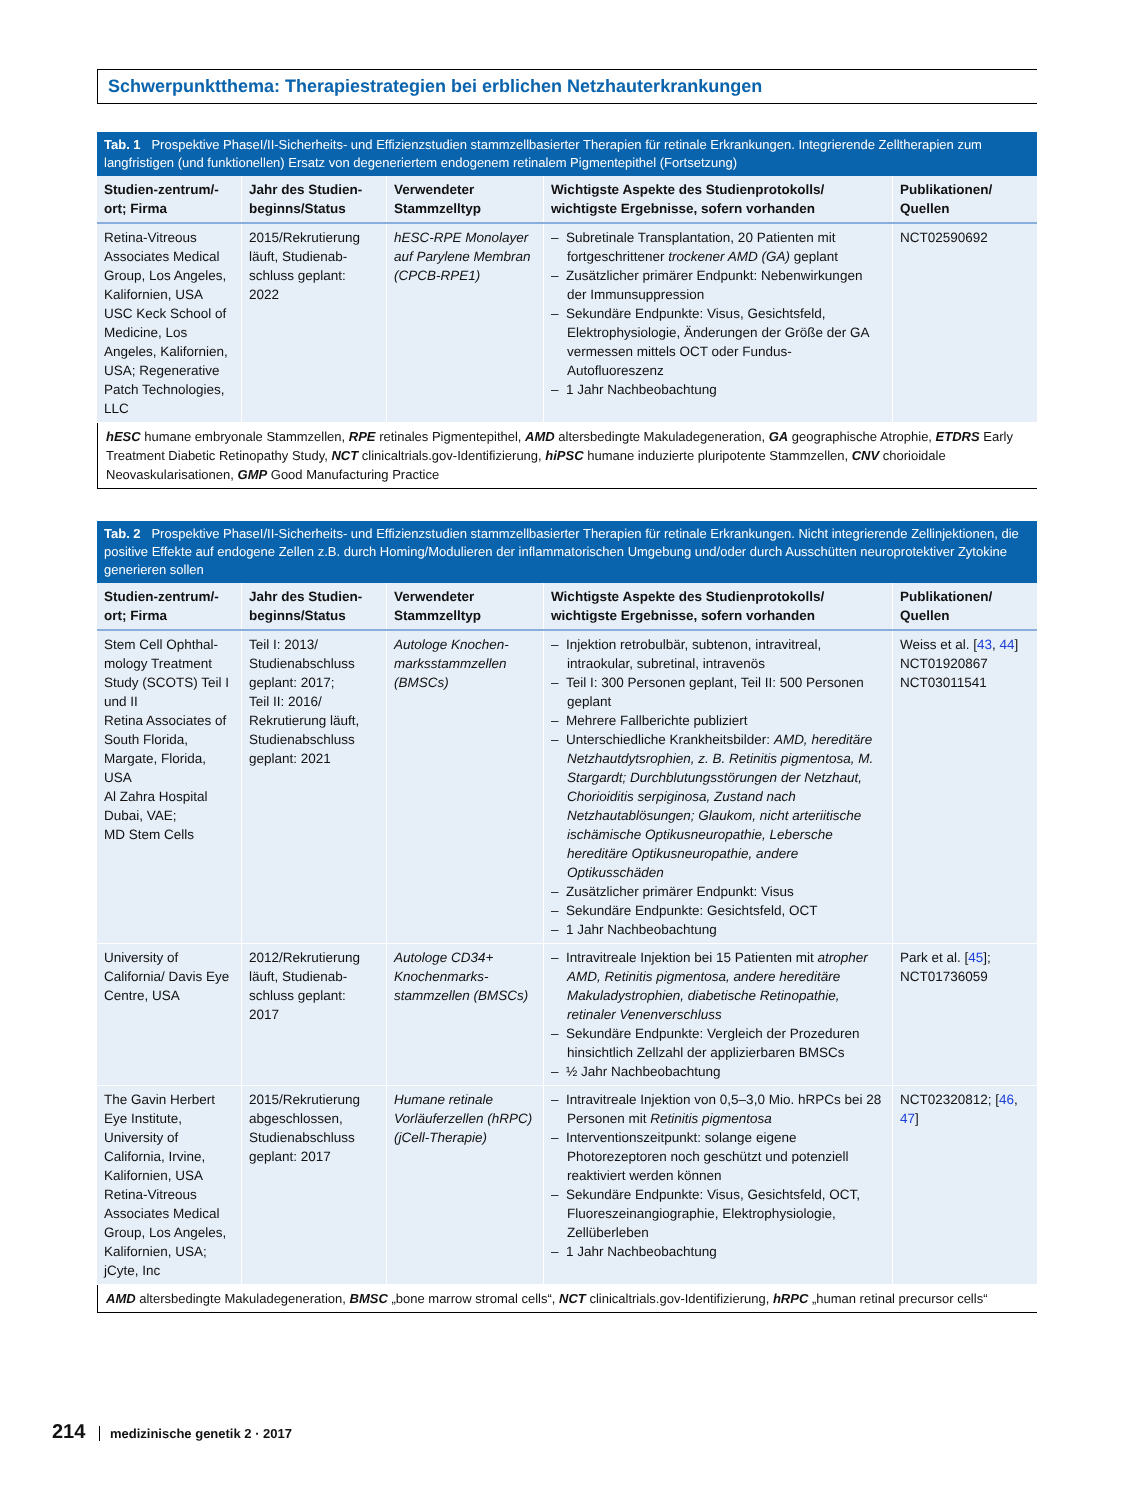Schwerpunktthema: Therapiestrategien bei erblichen Netzhauterkrankungen
Tab. 1 Prospektive PhaseI/II-Sicherheits- und Effizienzstudien stammzellbasierter Therapien für retinale Erkrankungen. Integrierende Zelltherapien zum langfristigen (und funktionellen) Ersatz von degeneriertem endogenem retinalem Pigmentepithel (Fortsetzung)
| Studien-zentrum/-ort; Firma | Jahr des Studien-beginns/Status | Verwendeter Stammzelltyp | Wichtigste Aspekte des Studienprotokolls/ wichtigste Ergebnisse, sofern vorhanden | Publikationen/ Quellen |
| --- | --- | --- | --- | --- |
| Retina-Vitreous Associates Medical Group, Los Angeles, Kalifornien, USA USC Keck School of Medicine, Los Angeles, Kalifornien, USA; Regenerative Patch Technologies, LLC | 2015/Rekrutierung läuft, Studienab-schluss geplant: 2022 | hESC-RPE Monolayer auf Parylene Membran (CPCB-RPE1) | – Subretinale Transplantation, 20 Patienten mit fortgeschrittener trockener AMD (GA) geplant – Zusätzlicher primärer Endpunkt: Nebenwirkungen der Immunsuppression – Sekundäre Endpunkte: Visus, Gesichtsfeld, Elektrophysiologie, Änderungen der Größe der GA vermessen mittels OCT oder Fundus-Autofluoreszenz – 1 Jahr Nachbeobachtung | NCT02590692 |
hESC humane embryonale Stammzellen, RPE retinales Pigmentepithel, AMD altersbedingte Makuladegeneration, GA geographische Atrophie, ETDRS Early Treatment Diabetic Retinopathy Study, NCT clinicaltrials.gov-Identifizierung, hiPSC humane induzierte pluripotente Stammzellen, CNV chorioidale Neovaskularisationen, GMP Good Manufacturing Practice
Tab. 2 Prospektive PhaseI/II-Sicherheits- und Effizienzstudien stammzellbasierter Therapien für retinale Erkrankungen. Nicht integrierende Zellinjektionen, die positive Effekte auf endogene Zellen z.B. durch Homing/Modulieren der inflammatorischen Umgebung und/oder durch Ausschütten neuroprotektiver Zytokine generieren sollen
| Studien-zentrum/-ort; Firma | Jahr des Studien-beginns/Status | Verwendeter Stammzelltyp | Wichtigste Aspekte des Studienprotokolls/ wichtigste Ergebnisse, sofern vorhanden | Publikationen/ Quellen |
| --- | --- | --- | --- | --- |
| Stem Cell Ophthal-mology Treatment Study (SCOTS) Teil I und II Retina Associates of South Florida, Margate, Florida, USA Al Zahra Hospital Dubai, VAE; MD Stem Cells | Teil I: 2013/ Studienabschluss geplant: 2017; Teil II: 2016/ Rekrutierung läuft, Studienabschluss geplant: 2021 | Autologe Knochen-marksstammzellen (BMSCs) | – Injektion retrobulbär, subtenon, intravitreal, intraokular, subretinal, intravenös – Teil I: 300 Personen geplant, Teil II: 500 Personen geplant – Mehrere Fallberichte publiziert – Unterschiedliche Krankheitsbilder: AMD, hereditäre Netzhautdytsrophien, z. B. Retinitis pigmentosa, M. Stargardt; Durchblutungsstörungen der Netzhaut, Chorioiditis serpiginosa, Zustand nach Netzhautablösungen; Glaukom, nicht arteriitische ischämische Optikusneuropathie, Lebersche hereditäre Optikusneuropathie, andere Optikusschäden – Zusätzlicher primärer Endpunkt: Visus – Sekundäre Endpunkte: Gesichtsfeld, OCT – 1 Jahr Nachbeobachtung | Weiss et al. [ 43 , 44 ] NCT01920867 NCT03011541 |
| University of California/ Davis Eye Centre, USA | 2012/Rekrutierung läuft, Studienab-schluss geplant: 2017 | Autologe CD34+ Knochenmarks-stammzellen (BMSCs) | – Intravitreale Injektion bei 15 Patienten mit atropher AMD, Retinitis pigmentosa, andere hereditäre Makuladystrophien, diabetische Retinopathie, retinaler Venenverschluss – Sekundäre Endpunkte: Vergleich der Prozeduren hinsichtlich Zellzahl der applizierbaren BMSCs – ½ Jahr Nachbeobachtung | Park et al. [ 45 ]; NCT01736059 |
| The Gavin Herbert Eye Institute, University of California, Irvine, Kalifornien, USA Retina-Vitreous Associates Medical Group, Los Angeles, Kalifornien, USA; jCyte, Inc | 2015/Rekrutierung abgeschlossen, Studienabschluss geplant: 2017 | Humane retinale Vorläuferzellen (hRPC) (jCell-Therapie) | – Intravitreale Injektion von 0,5–3,0 Mio. hRPCs bei 28 Personen mit Retinitis pigmentosa – Interventionszeitpunkt: solange eigene Photorezeptoren noch geschützt und potenziell reaktiviert werden können – Sekundäre Endpunkte: Visus, Gesichtsfeld, OCT, Fluoreszeinangiographie, Elektrophysiologie, Zellüberleben – 1 Jahr Nachbeobachtung | NCT02320812; [ 46 , 47 ] |
AMD altersbedingte Makuladegeneration, BMSC „bone marrow stromal cells“, NCT clinicaltrials.gov-Identifizierung, hRPC „human retinal precursor cells“
214 medizinische genetik 2 · 2017